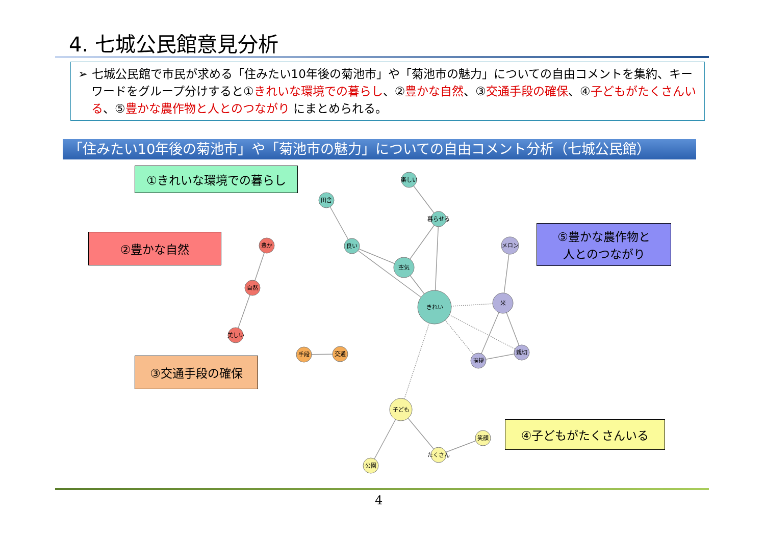4. 七城公民館意見分析
➢ 七城公民館で市民が求める「住みたい10年後の菊池市」や「菊池市の魅力」についての自由コメントを集約、キーワードをグループ分けすると①きれいな環境での暮らし、②豊かな自然、③交通手段の確保、④子どもがたくさんいる、⑤豊かな農作物と人とのつながり にまとめられる。
「住みたい10年後の菊池市」や「菊池市の魅力」についての自由コメント分析（七城公民館）
楽しい
田舎
暮らせる
良い
空気
きれい
メロン
米
挨拶
親切
豊か
自然
美しい
手段
交通
子ども
たくさん
笑顔
公園
①きれいな環境での暮らし
②豊かな自然
⑤豊かな農作物と
人とのつながり
③交通手段の確保
④子どもがたくさんいる
4